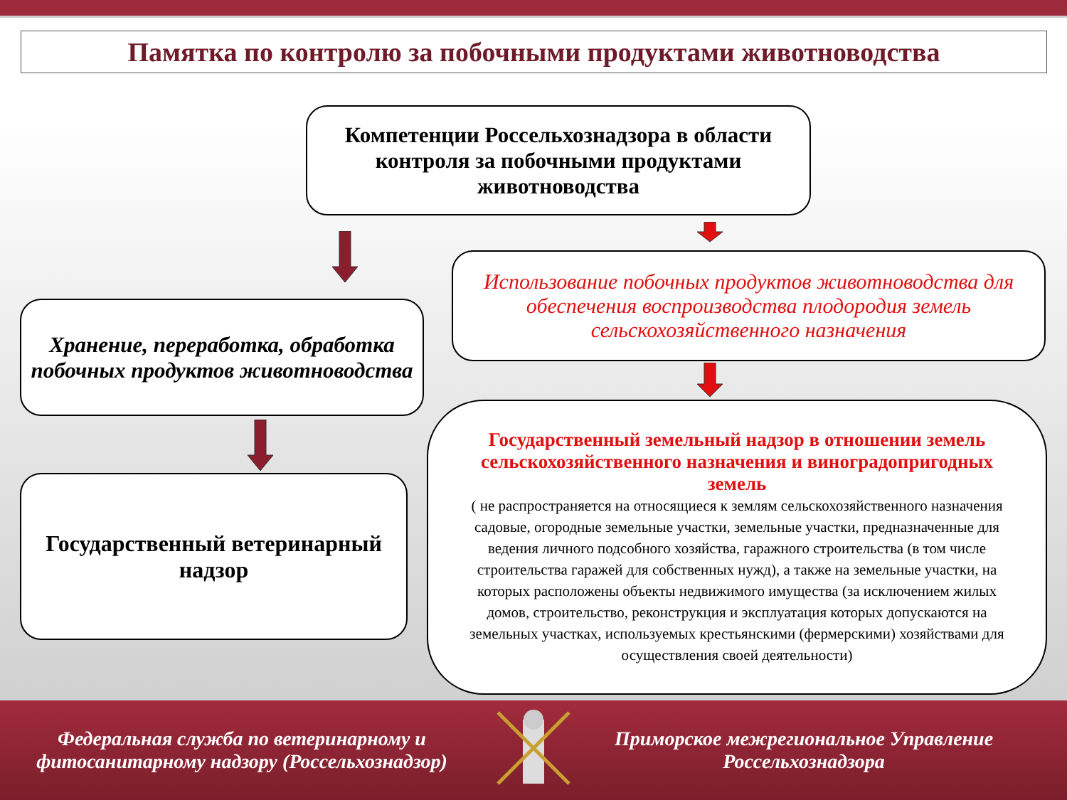Памятка по контролю за побочными продуктами животноводства
Компетенции Россельхознадзора в области контроля за побочными продуктами животноводства
Хранение, переработка, обработка побочных продуктов животноводства
Использование побочных продуктов животноводства для обеспечения воспроизводства плодородия земель сельскохозяйственного назначения
Государственный ветеринарный надзор
Государственный земельный надзор в отношении земель сельскохозяйственного назначения и виноградопригодных земель
( не распространяется на относящиеся к землям сельскохозяйственного назначения садовые, огородные земельные участки, земельные участки, предназначенные для ведения личного подсобного хозяйства, гаражного строительства (в том числе строительства гаражей для собственных нужд), а также на земельные участки, на которых расположены объекты недвижимого имущества (за исключением жилых домов, строительство, реконструкция и эксплуатация которых допускаются на земельных участках, используемых крестьянскими (фермерскими) хозяйствами для осуществления своей деятельности)
Федеральная служба по ветеринарному и фитосанитарному надзору (Россельхознадзор)
Приморское межрегиональное Управление Россельхознадзора